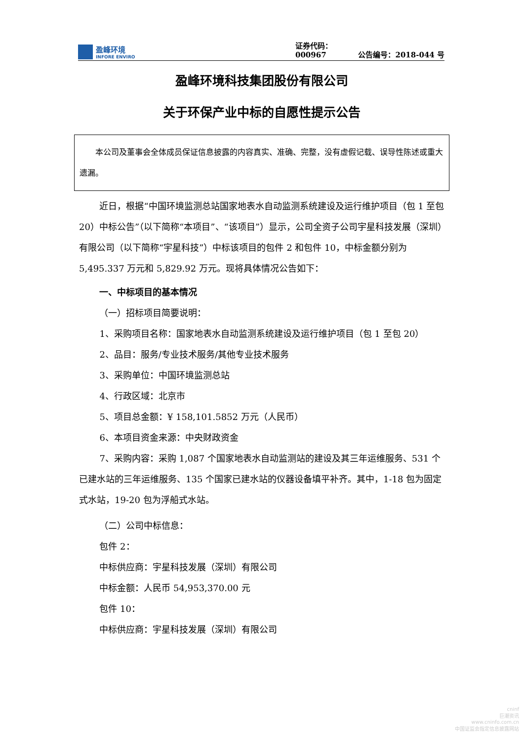盈峰环境
INFORE ENVIRO
证券代码：000967
公告编号：2018-044 号
盈峰环境科技集团股份有限公司
关于环保产业中标的自愿性提示公告
本公司及董事会全体成员保证信息披露的内容真实、准确、完整，没有虚假记载、误导性陈述或重大遗漏。
近日，根据“中国环境监测总站国家地表水自动监测系统建设及运行维护项目（包 1 至包 20）中标公告”（以下简称“本项目”、“该项目”）显示，公司全资子公司宇星科技发展（深圳）有限公司（以下简称“宇星科技”）中标该项目的包件 2 和包件 10，中标金额分别为 5,495.337 万元和 5,829.92 万元。现将具体情况公告如下：
一、中标项目的基本情况
（一）招标项目简要说明：
1、采购项目名称：国家地表水自动监测系统建设及运行维护项目（包 1 至包 20）
2、品目：服务/专业技术服务/其他专业技术服务
3、采购单位：中国环境监测总站
4、行政区域：北京市
5、项目总金额：¥ 158,101.5852 万元（人民币）
6、本项目资金来源：中央财政资金
7、采购内容：采购 1,087 个国家地表水自动监测站的建设及其三年运维服务、531 个已建水站的三年运维服务、135 个国家已建水站的仪器设备填平补齐。其中，1-18 包为固定式水站，19-20 包为浮船式水站。
（二）公司中标信息：
包件 2：
中标供应商：宇星科技发展（深圳）有限公司
中标金额：人民币 54,953,370.00 元
包件 10：
中标供应商：宇星科技发展（深圳）有限公司
cninf
巨潮资讯
www.cninfo.com.cn
中国证监会指定信息披露网站